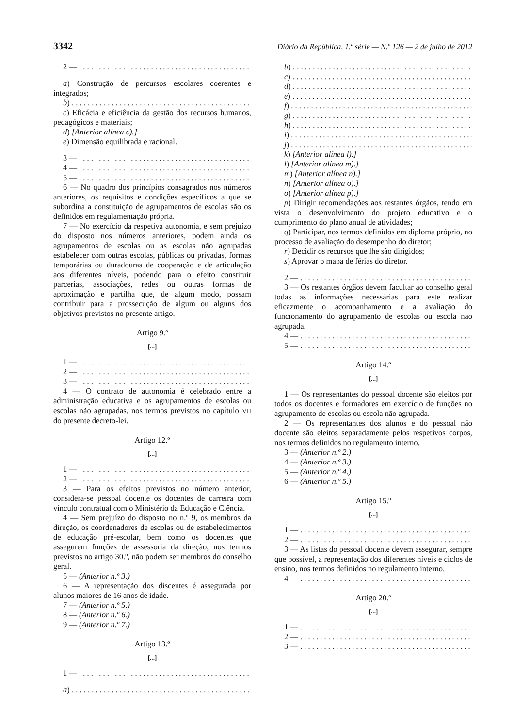3342 Diário da República, 1.ª série — N.º 126 — 2 de julho de 2012
2 —
a) Construção de percursos escolares coerentes e integrados;
b)
c) Eficácia e eficiência da gestão dos recursos humanos, pedagógicos e materiais;
d) [Anterior alínea c).]
e) Dimensão equilibrada e racional.
3 —
4 —
5 —
6 — No quadro dos princípios consagrados nos números anteriores, os requisitos e condições específicos a que se subordina a constituição de agrupamentos de escolas são os definidos em regulamentação própria.
7 — No exercício da respetiva autonomia, e sem prejuízo do disposto nos números anteriores, podem ainda os agrupamentos de escolas ou as escolas não agrupadas estabelecer com outras escolas, públicas ou privadas, formas temporárias ou duradouras de cooperação e de articulação aos diferentes níveis, podendo para o efeito constituir parcerias, associações, redes ou outras formas de aproximação e partilha que, de algum modo, possam contribuir para a prossecução de algum ou alguns dos objetivos previstos no presente artigo.
Artigo 9.º
[...]
1 —
2 —
3 —
4 — O contrato de autonomia é celebrado entre a administração educativa e os agrupamentos de escolas ou escolas não agrupadas, nos termos previstos no capítulo VII do presente decreto-lei.
Artigo 12.º
[...]
1 —
2 —
3 — Para os efeitos previstos no número anterior, considera-se pessoal docente os docentes de carreira com vínculo contratual com o Ministério da Educação e Ciência.
4 — Sem prejuízo do disposto no n.º 9, os membros da direção, os coordenadores de escolas ou de estabelecimentos de educação pré-escolar, bem como os docentes que assegurem funções de assessoria da direção, nos termos previstos no artigo 30.º, não podem ser membros do conselho geral.
5 — (Anterior n.º 3.)
6 — A representação dos discentes é assegurada por alunos maiores de 16 anos de idade.
7 — (Anterior n.º 5.)
8 — (Anterior n.º 6.)
9 — (Anterior n.º 7.)
Artigo 13.º
[...]
1 —
a)
b)
c)
d)
e)
f)
g)
h)
i)
j)
k) [Anterior alínea l).]
l) [Anterior alínea m).]
m) [Anterior alínea n).]
n) [Anterior alínea o).]
o) [Anterior alínea p).]
p) Dirigir recomendações aos restantes órgãos, tendo em vista o desenvolvimento do projeto educativo e o cumprimento do plano anual de atividades;
q) Participar, nos termos definidos em diploma próprio, no processo de avaliação do desempenho do diretor;
r) Decidir os recursos que lhe são dirigidos;
s) Aprovar o mapa de férias do diretor.
2 —
3 — Os restantes órgãos devem facultar ao conselho geral todas as informações necessárias para este realizar eficazmente o acompanhamento e a avaliação do funcionamento do agrupamento de escolas ou escola não agrupada.
4 —
5 —
Artigo 14.º
[...]
1 — Os representantes do pessoal docente são eleitos por todos os docentes e formadores em exercício de funções no agrupamento de escolas ou escola não agrupada.
2 — Os representantes dos alunos e do pessoal não docente são eleitos separadamente pelos respetivos corpos, nos termos definidos no regulamento interno.
3 — (Anterior n.º 2.)
4 — (Anterior n.º 3.)
5 — (Anterior n.º 4.)
6 — (Anterior n.º 5.)
Artigo 15.º
[...]
1 —
2 —
3 — As listas do pessoal docente devem assegurar, sempre que possível, a representação dos diferentes níveis e ciclos de ensino, nos termos definidos no regulamento interno.
4 —
Artigo 20.º
[...]
1 —
2 —
3 —